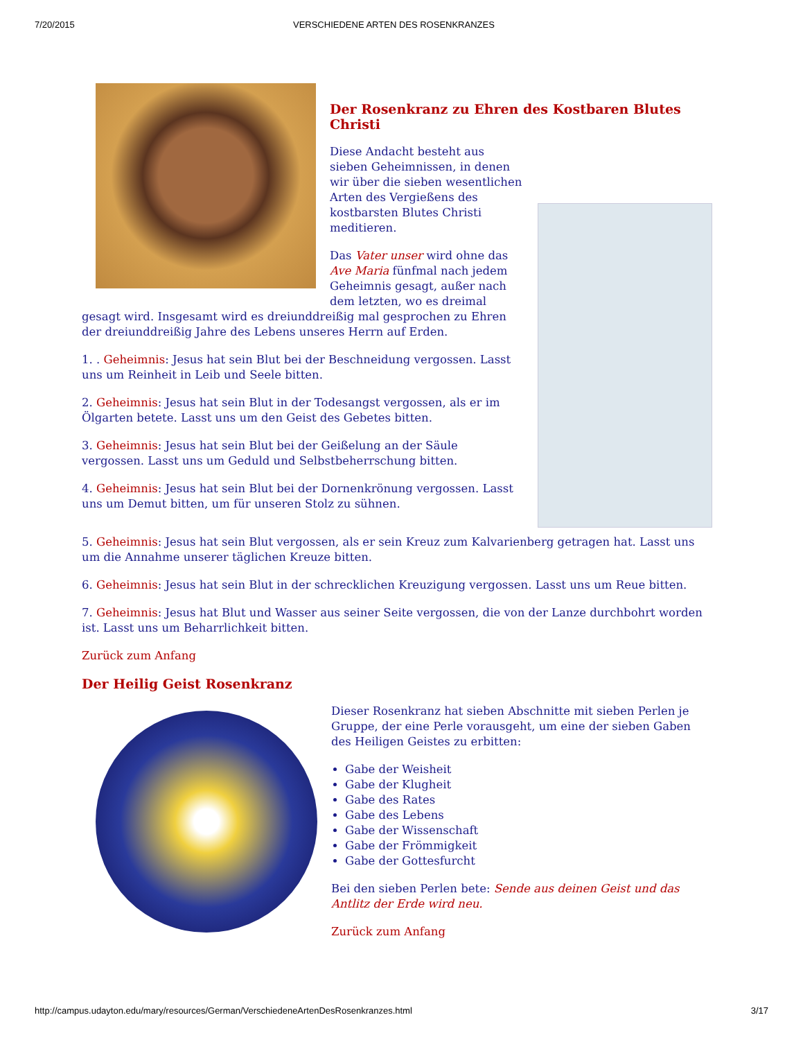7/20/2015 VERSCHIEDENE ARTEN DES ROSENKRANZES
Der Rosenkranz zu Ehren des Kostbaren Blutes Christi
Diese Andacht besteht aus sieben Geheimnissen, in denen wir über die sieben wesentlichen Arten des Vergießens des kostbarsten Blutes Christi meditieren.
Das Vater unser wird ohne das Ave Maria fünfmal nach jedem Geheimnis gesagt, außer nach dem letzten, wo es dreimal gesagt wird. Insgesamt wird es dreiunddreißig mal gesprochen zu Ehren der dreiunddreißig Jahre des Lebens unseres Herrn auf Erden.
1. . Geheimnis: Jesus hat sein Blut bei der Beschneidung vergossen. Lasst uns um Reinheit in Leib und Seele bitten.
2. Geheimnis: Jesus hat sein Blut in der Todesangst vergossen, als er im Ölgarten betete. Lasst uns um den Geist des Gebetes bitten.
3. Geheimnis: Jesus hat sein Blut bei der Geißelung an der Säule vergossen. Lasst uns um Geduld und Selbstbeherrschung bitten.
4. Geheimnis: Jesus hat sein Blut bei der Dornenkrönung vergossen. Lasst uns um Demut bitten, um für unseren Stolz zu sühnen.
5. Geheimnis: Jesus hat sein Blut vergossen, als er sein Kreuz zum Kalvarienberg getragen hat. Lasst uns um die Annahme unserer täglichen Kreuze bitten.
6. Geheimnis: Jesus hat sein Blut in der schrecklichen Kreuzigung vergossen. Lasst uns um Reue bitten.
7. Geheimnis: Jesus hat Blut und Wasser aus seiner Seite vergossen, die von der Lanze durchbohrt worden ist. Lasst uns um Beharrlichkeit bitten.
Zurück zum Anfang
Der Heilig Geist Rosenkranz
Dieser Rosenkranz hat sieben Abschnitte mit sieben Perlen je Gruppe, der eine Perle vorausgeht, um eine der sieben Gaben des Heiligen Geistes zu erbitten:
Gabe der Weisheit
Gabe der Klugheit
Gabe des Rates
Gabe des Lebens
Gabe der Wissenschaft
Gabe der Frömmigkeit
Gabe der Gottesfurcht
Bei den sieben Perlen bete: Sende aus deinen Geist und das Antlitz der Erde wird neu.
Zurück zum Anfang
http://campus.udayton.edu/mary/resources/German/VerschiedeneArtenDesRosenkranzes.html 3/17